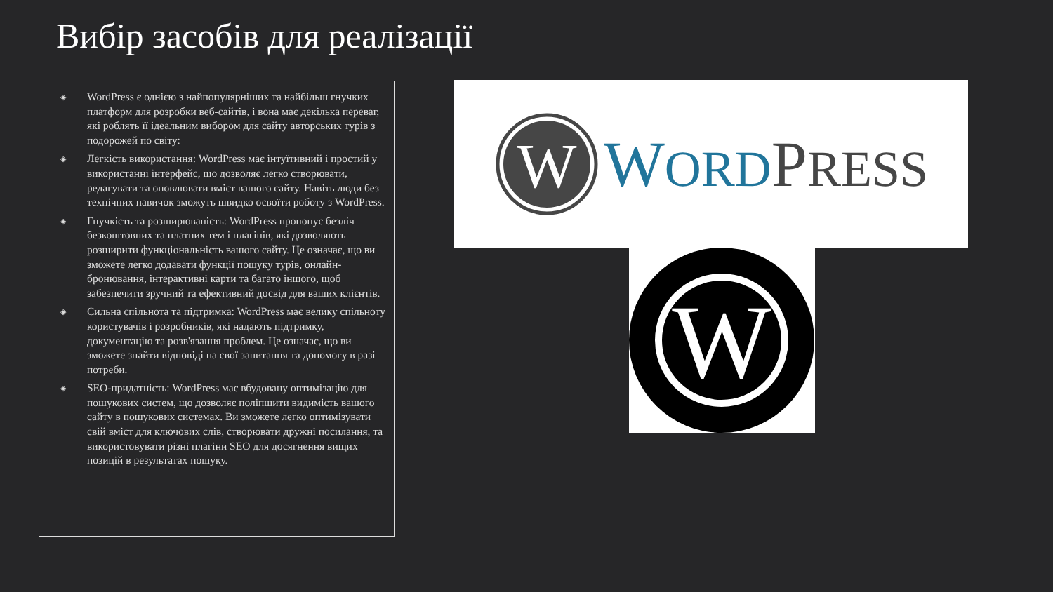Вибір засобів для реалізації
◈ WordPress є однією з найпопулярніших та найбільш гнучких платформ для розробки веб-сайтів, і вона має декілька переваг, які роблять її ідеальним вибором для сайту авторських турів з подорожей по світу:
◈ Легкість використання: WordPress має інтуїтивний і простий у використанні інтерфейс, що дозволяє легко створювати, редагувати та оновлювати вміст вашого сайту. Навіть люди без технічних навичок зможуть швидко освоїти роботу з WordPress.
◈ Гнучкість та розширюваність: WordPress пропонує безліч безкоштовних та платних тем і плагінів, які дозволяють розширити функціональність вашого сайту. Це означає, що ви зможете легко додавати функції пошуку турів, онлайн-бронювання, інтерактивні карти та багато іншого, щоб забезпечити зручний та ефективний досвід для ваших клієнтів.
◈ Сильна спільнота та підтримка: WordPress має велику спільноту користувачів і розробників, які надають підтримку, документацію та розв'язання проблем. Це означає, що ви зможете знайти відповіді на свої запитання та допомогу в разі потреби.
◈ SEO-придатність: WordPress має вбудовану оптимізацію для пошукових систем, що дозволяє поліпшити видимість вашого сайту в пошукових системах. Ви зможете легко оптимізувати свій вміст для ключових слів, створювати дружні посилання, та використовувати різні плагіни SEO для досягнення вищих позицій в результатах пошуку.
W
WORD PRESS
W